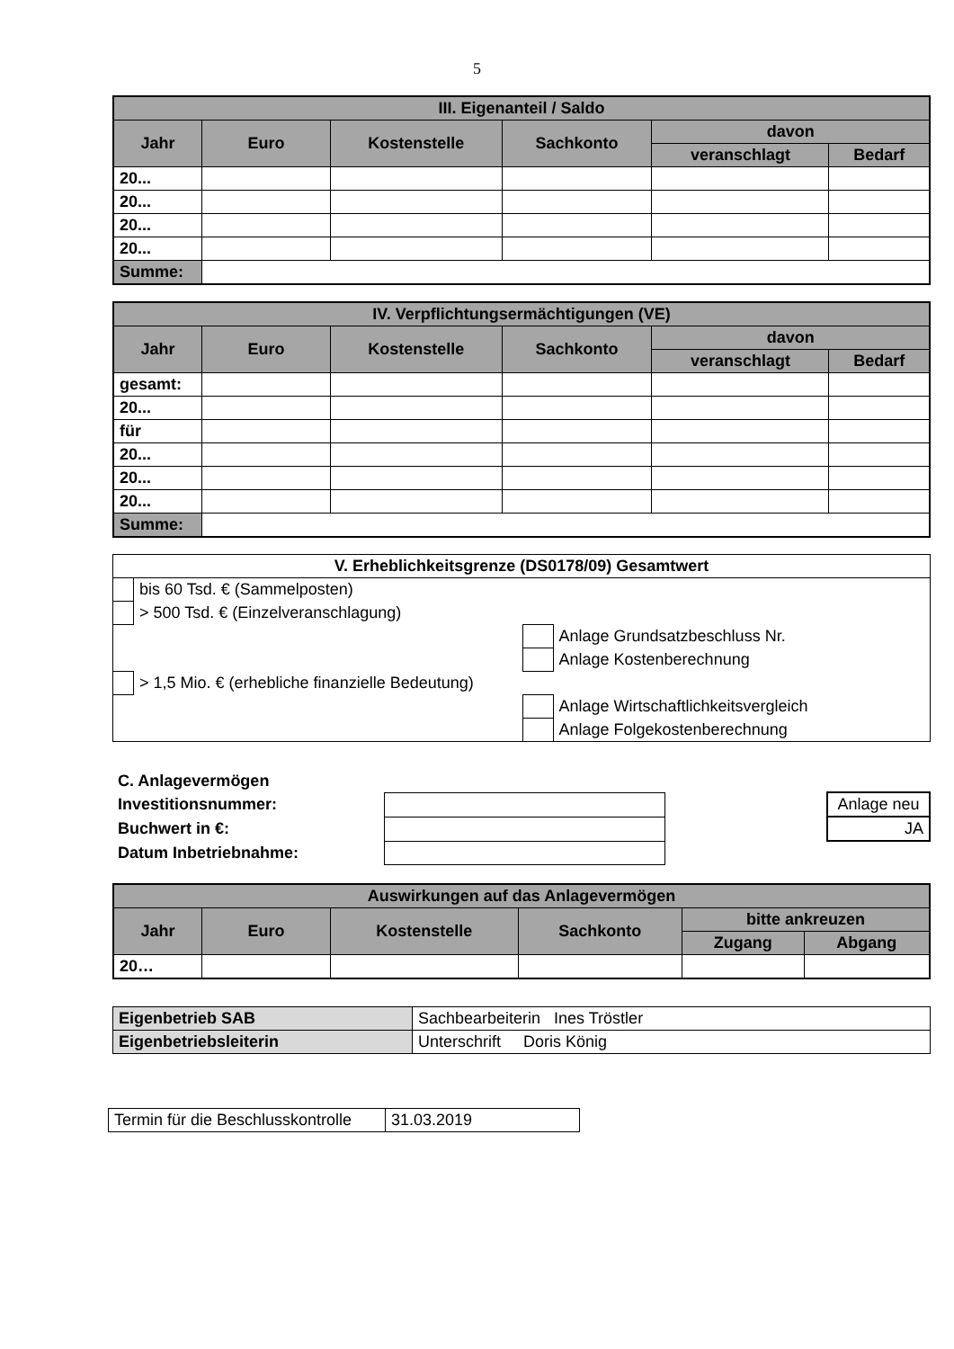5
| III. Eigenanteil / Saldo | | | | | |
| --- | --- | --- | --- | --- | --- |
| Jahr | Euro | Kostenstelle | Sachkonto | davon | |
| | | | | veranschlagt | Bedarf |
| 20... | | | | | |
| 20... | | | | | |
| 20... | | | | | |
| 20... | | | | | |
| Summe: | | | | | |
| IV. Verpflichtungsermächtigungen (VE) | | | | | |
| --- | --- | --- | --- | --- | --- |
| Jahr | Euro | Kostenstelle | Sachkonto | davon | |
| | | | | veranschlagt | Bedarf |
| gesamt: | | | | | |
| 20... | | | | | |
| für | | | | | |
| 20... | | | | | |
| 20... | | | | | |
| 20... | | | | | |
| Summe: | | | | | |
| V. Erheblichkeitsgrenze (DS0178/09) Gesamtwert | | | |
| --- | --- | --- | --- |
| | bis 60 Tsd. € (Sammelposten) | | |
| | > 500 Tsd. € (Einzelveranschlagung) | | |
| | | | Anlage Grundsatzbeschluss Nr. |
| | | | Anlage Kostenberechnung |
| | > 1,5 Mio. € (erhebliche finanzielle Bedeutung) | | |
| | | | Anlage Wirtschaftlichkeitsvergleich |
| | | | Anlage Folgekostenberechnung |
| C. Anlagevermögen | | | |
| Investitionsnummer: | | | Anlage neu |
| Buchwert in €: | | | JA |
| Datum Inbetriebnahme: | | | |
| Auswirkungen auf das Anlagevermögen | | | | | |
| --- | --- | --- | --- | --- | --- |
| Jahr | Euro | Kostenstelle | Sachkonto | bitte ankreuzen | |
| | | | | Zugang | Abgang |
| 20… | | | | | |
| Eigenbetrieb SAB | Sachbearbeiterin Ines Tröstler |
| Eigenbetriebsleiterin | Unterschrift Doris König |
| Termin für die Beschlusskontrolle | 31.03.2019 |